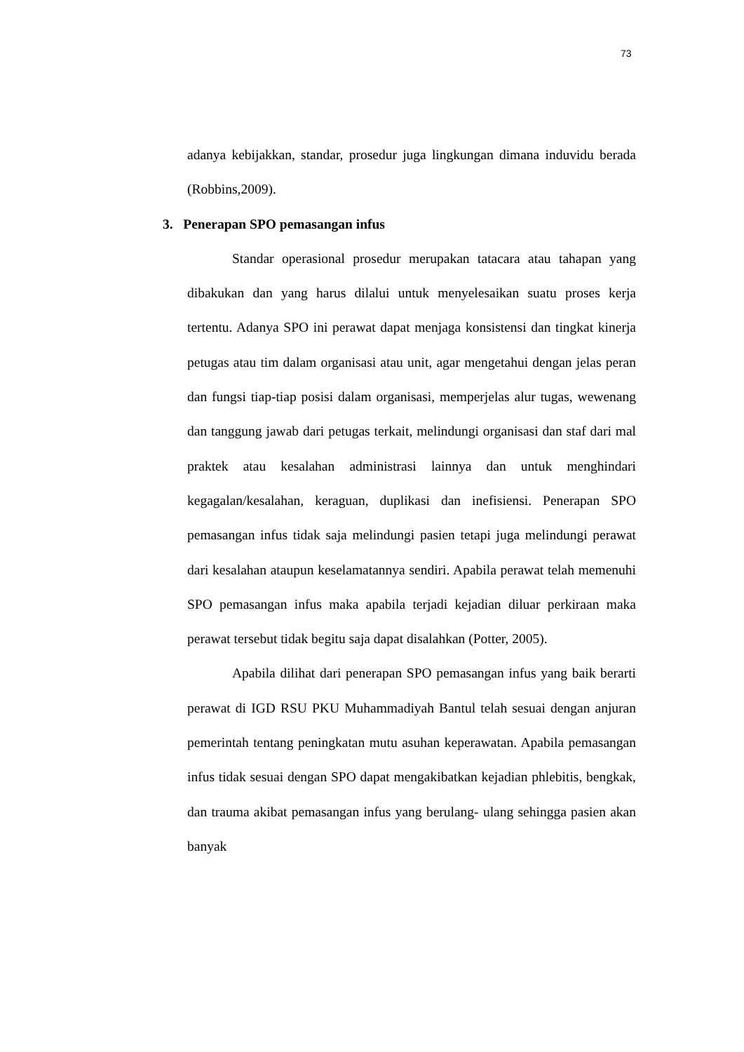73
adanya kebijakkan, standar, prosedur juga lingkungan dimana induvidu berada (Robbins,2009).
3. Penerapan SPO pemasangan infus
Standar operasional prosedur merupakan tatacara atau tahapan yang dibakukan dan yang harus dilalui untuk menyelesaikan suatu proses kerja tertentu. Adanya SPO ini perawat dapat menjaga konsistensi dan tingkat kinerja petugas atau tim dalam organisasi atau unit, agar mengetahui dengan jelas peran dan fungsi tiap-tiap posisi dalam organisasi, memperjelas alur tugas, wewenang dan tanggung jawab dari petugas terkait, melindungi organisasi dan staf dari mal praktek atau kesalahan administrasi lainnya dan untuk menghindari kegagalan/kesalahan, keraguan, duplikasi dan inefisiensi. Penerapan SPO pemasangan infus tidak saja melindungi pasien tetapi juga melindungi perawat dari kesalahan ataupun keselamatannya sendiri. Apabila perawat telah memenuhi SPO pemasangan infus maka apabila terjadi kejadian diluar perkiraan maka perawat tersebut tidak begitu saja dapat disalahkan (Potter, 2005).
Apabila dilihat dari penerapan SPO pemasangan infus yang baik berarti perawat di IGD RSU PKU Muhammadiyah Bantul telah sesuai dengan anjuran pemerintah tentang peningkatan mutu asuhan keperawatan. Apabila pemasangan infus tidak sesuai dengan SPO dapat mengakibatkan kejadian phlebitis, bengkak, dan trauma akibat pemasangan infus yang berulang- ulang sehingga pasien akan banyak